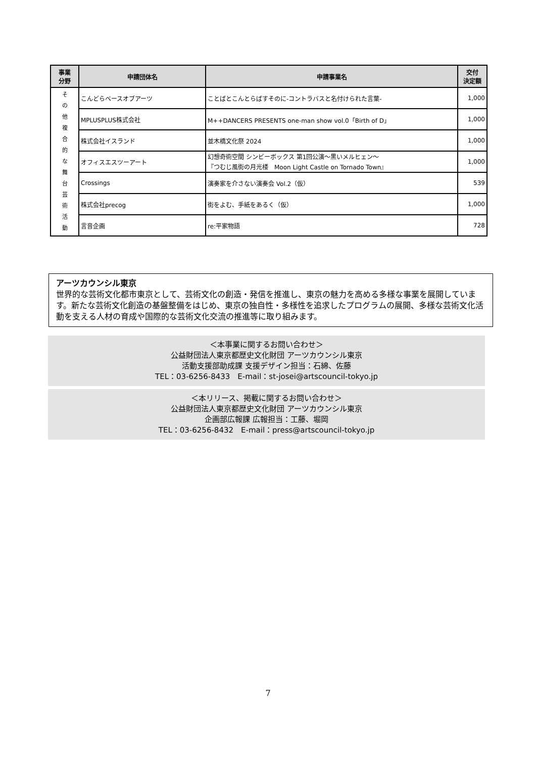| 事業 分野 | 申請団体名 | 申請事業名 | 交付 決定額 |
| --- | --- | --- | --- |
| そ の 他 複 合 的 な 舞 台 芸 術 活 動 | こんどらベースオブアーツ | ことばとこんとらばすそのに-コントラバスと名付けられた言葉- | 1,000 |
| | MPLUSPLUS株式会社 | M++DANCERS PRESENTS one-man show vol.0「Birth of D」 | 1,000 |
| | 株式会社イスランド | 並木橋文化祭 2024 | 1,000 |
| | オフィスエスツーアート | 幻想奇術空間 シンビーボックス 第1回公演～黒いメルヒェン～ 『つむじ風街の月光楼 Moon Light Castle on Tornado Town』 | 1,000 |
| | Crossings | 演奏家を介さない演奏会 Vol.2（仮） | 539 |
| | 株式会社precog | 街をよむ、手紙をあるく（仮） | 1,000 |
| | 言音企画 | re:平家物語 | 728 |
アーツカウンシル東京
世界的な芸術文化都市東京として、芸術文化の創造・発信を推進し、東京の魅力を高める多様な事業を展開しています。新たな芸術文化創造の基盤整備をはじめ、東京の独自性・多様性を追求したプログラムの展開、多様な芸術文化活動を支える人材の育成や国際的な芸術文化交流の推進等に取り組みます。
＜本事業に関するお問い合わせ＞
公益財団法人東京都歴史文化財団 アーツカウンシル東京
活動支援部助成課 支援デザイン担当：石綿、佐藤
TEL：03-6256-8433　E-mail：st-josei@artscouncil-tokyo.jp
＜本リリース、掲載に関するお問い合わせ＞
公益財団法人東京都歴史文化財団 アーツカウンシル東京
企画部広報課 広報担当：工藤、堀岡
TEL：03-6256-8432　E-mail：press@artscouncil-tokyo.jp
7